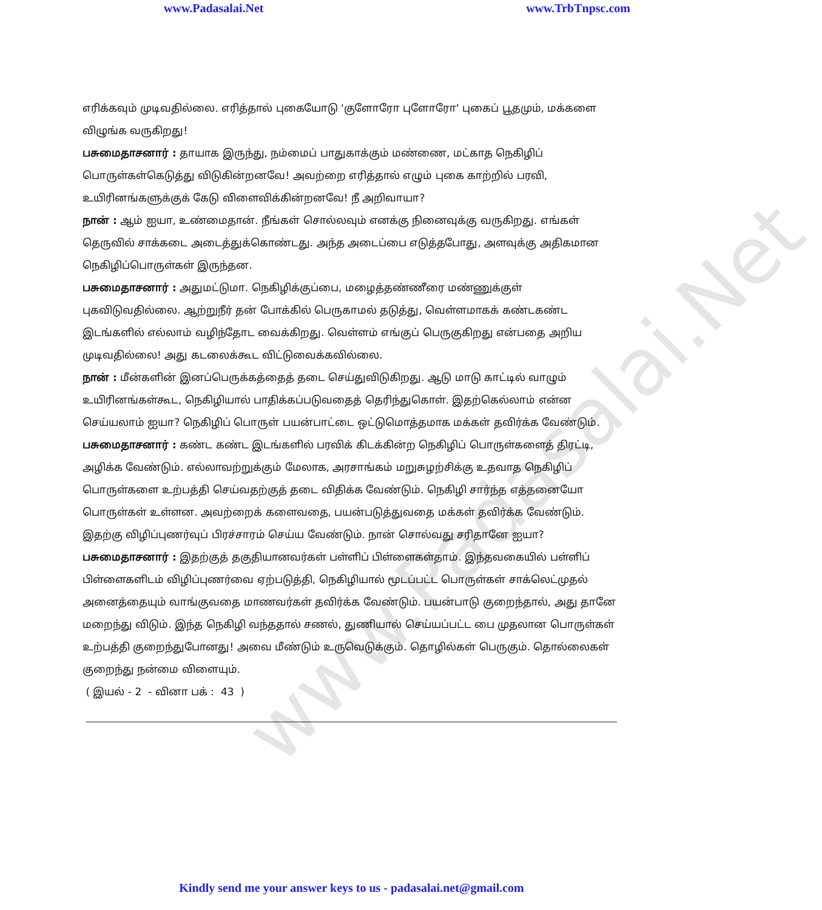www.Padasalai.Net www.TrbTnpsc.com
www.Padasalai.Net
எரிக்கவும் முடிவதில்லை. எரித்தால் புகையோடு 'குளோரோ புளோரோ' புகைப் பூதமும், மக்களை விழுங்க வருகிறது!
பசுமைதாசனார் : தாயாக இருந்து, நம்மைப் பாதுகாக்கும் மண்ணை, மட்காத நெகிழிப் பொருள்கள்கெடுத்து விடுகின்றனவே! அவற்றை எரித்தால் எழும் புகை காற்றில் பரவி, உயிரினங்களுக்குக் கேடு விளைவிக்கின்றனவே! நீ அறிவாயா?
நான் : ஆம் ஐயா, உண்மைதான். நீங்கள் சொல்லவும் எனக்கு நினைவுக்கு வருகிறது. எங்கள் தெருவில் சாக்கடை அடைத்துக்கொண்டது. அந்த அடைப்பை எடுத்தபோது, அளவுக்கு அதிகமான நெகிழிப்பொருள்கள் இருந்தன.
பசுமைதாசனார் : அதுமட்டுமா. நெகிழிக்குப்பை, மழைத்தண்ணீரை மண்ணுக்குள் புகவிடுவதில்லை. ஆற்றுநீர் தன் போக்கில் பெருகாமல் தடுத்து, வெள்ளமாகக் கண்டகண்ட இடங்களில் எல்லாம் வழிந்தோட வைக்கிறது. வெள்ளம் எங்குப் பெருகுகிறது என்பதை அறிய முடிவதில்லை! அது கடலைக்கூட விட்டுவைக்கவில்லை.
நான் : மீன்களின் இனப்பெருக்கத்தைத் தடை செய்துவிடுகிறது. ஆடு மாடு காட்டில் வாழும் உயிரினங்கள்கூட, நெகிழியால் பாதிக்கப்படுவதைத் தெரிந்துகொள். இதற்கெல்லாம் என்ன செய்யலாம் ஐயா? நெகிழிப் பொருள் பயன்பாட்டை ஒட்டுமொத்தமாக மக்கள் தவிர்க்க வேண்டும்.
பசுமைதாசனார் : கண்ட கண்ட இடங்களில் பரவிக் கிடக்கின்ற நெகிழிப் பொருள்களைத் திரட்டி, அழிக்க வேண்டும். எல்லாவற்றுக்கும் மேலாக, அரசாங்கம் மறுசுழற்சிக்கு உதவாத நெகிழிப் பொருள்களை உற்பத்தி செய்வதற்குத் தடை விதிக்க வேண்டும். நெகிழி சார்ந்த எத்தனையோ பொருள்கள் உள்ளன. அவற்றைக் களைவதை, பயன்படுத்துவதை மக்கள் தவிர்க்க வேண்டும். இதற்கு விழிப்புணர்வுப் பிரச்சாரம் செய்ய வேண்டும். நான் சொல்வது சரிதானே ஐயா?
பசுமைதாசனார் : இதற்குத் தகுதியானவர்கள் பள்ளிப் பிள்ளைகள்தாம். இந்தவகையில் பள்ளிப் பிள்ளைகளிடம் விழிப்புணர்வை ஏற்படுத்தி, நெகிழியால் மூடப்பட்ட பொருள்கள் சாக்லெட்முதல் அனைத்தையும் வாங்குவதை மாணவர்கள் தவிர்க்க வேண்டும். பயன்பாடு குறைந்தால், அது தானே மறைந்து விடும். இந்த நெகிழி வந்ததால் சணல், துணியால் செய்யப்பட்ட பை முதலான பொருள்கள் உற்பத்தி குறைந்துபோனது! அவை மீண்டும் உருவெடுக்கும். தொழில்கள் பெருகும். தொல்லைகள் குறைந்து நன்மை விளையும்.
( இயல் - 2 - வினா பக் : 43 )
Kindly send me your answer keys to us - padasalai.net@gmail.com